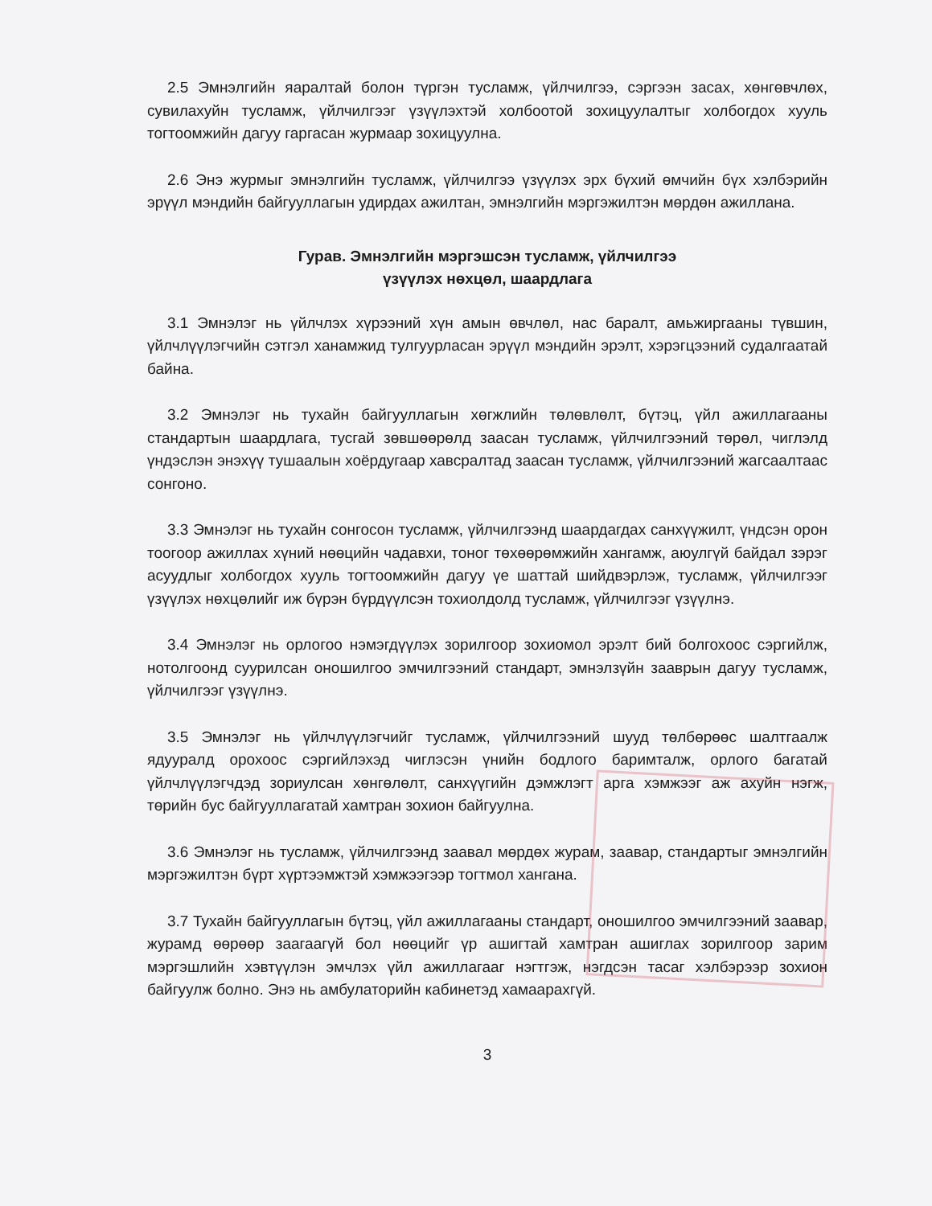2.5 Эмнэлгийн яаралтай болон түргэн тусламж, үйлчилгээ, сэргээн засах, хөнгөвчлөх, сувилахуйн тусламж, үйлчилгээг үзүүлэхтэй холбоотой зохицуулалтыг холбогдох хууль тогтоомжийн дагуу гаргасан журмаар зохицуулна.
2.6 Энэ журмыг эмнэлгийн тусламж, үйлчилгээ үзүүлэх эрх бүхий өмчийн бүх хэлбэрийн эрүүл мэндийн байгууллагын удирдах ажилтан, эмнэлгийн мэргэжилтэн мөрдөн ажиллана.
Гурав. Эмнэлгийн мэргэшсэн тусламж, үйлчилгээ
үзүүлэх нөхцөл, шаардлага
3.1 Эмнэлэг нь үйлчлэх хүрээний хүн амын өвчлөл, нас баралт, амьжиргааны түвшин, үйлчлүүлэгчийн сэтгэл ханамжид тулгуурласан эрүүл мэндийн эрэлт, хэрэгцээний судалгаатай байна.
3.2 Эмнэлэг нь тухайн байгууллагын хөгжлийн төлөвлөлт, бүтэц, үйл ажиллагааны стандартын шаардлага, тусгай зөвшөөрөлд заасан тусламж, үйлчилгээний төрөл, чиглэлд үндэслэн энэхүү тушаалын хоёрдугаар хавсралтад заасан тусламж, үйлчилгээний жагсаалтаас сонгоно.
3.3 Эмнэлэг нь тухайн сонгосон тусламж, үйлчилгээнд шаардагдах санхүүжилт, үндсэн орон тоогоор ажиллах хүний нөөцийн чадавхи, тоног төхөөрөмжийн хангамж, аюулгүй байдал зэрэг асуудлыг холбогдох хууль тогтоомжийн дагуу үе шаттай шийдвэрлэж, тусламж, үйлчилгээг үзүүлэх нөхцөлийг иж бүрэн бүрдүүлсэн тохиолдолд тусламж, үйлчилгээг үзүүлнэ.
3.4 Эмнэлэг нь орлогоо нэмэгдүүлэх зорилгоор зохиомол эрэлт бий болгохоос сэргийлж, нотолгоонд суурилсан оношилгоо эмчилгээний стандарт, эмнэлзүйн зааврын дагуу тусламж, үйлчилгээг үзүүлнэ.
3.5 Эмнэлэг нь үйлчлүүлэгчийг тусламж, үйлчилгээний шууд төлбөрөөс шалтгаалж ядууралд орохоос сэргийлэхэд чиглэсэн үнийн бодлого баримталж, орлого багатай үйлчлүүлэгчдэд зориулсан хөнгөлөлт, санхүүгийн дэмжлэгт арга хэмжээг аж ахуйн нэгж, төрийн бус байгууллагатай хамтран зохион байгуулна.
3.6 Эмнэлэг нь тусламж, үйлчилгээнд заавал мөрдөх журам, заавар, стандартыг эмнэлгийн мэргэжилтэн бүрт хүртээмжтэй хэмжээгээр тогтмол хангана.
3.7 Тухайн байгууллагын бүтэц, үйл ажиллагааны стандарт, оношилгоо эмчилгээний заавар, журамд өөрөөр заагаагүй бол нөөцийг үр ашигтай хамтран ашиглах зорилгоор зарим мэргэшлийн хэвтүүлэн эмчлэх үйл ажиллагааг нэгтгэж, нэгдсэн тасаг хэлбэрээр зохион байгуулж болно. Энэ нь амбулаторийн кабинетэд хамаарахгүй.
3